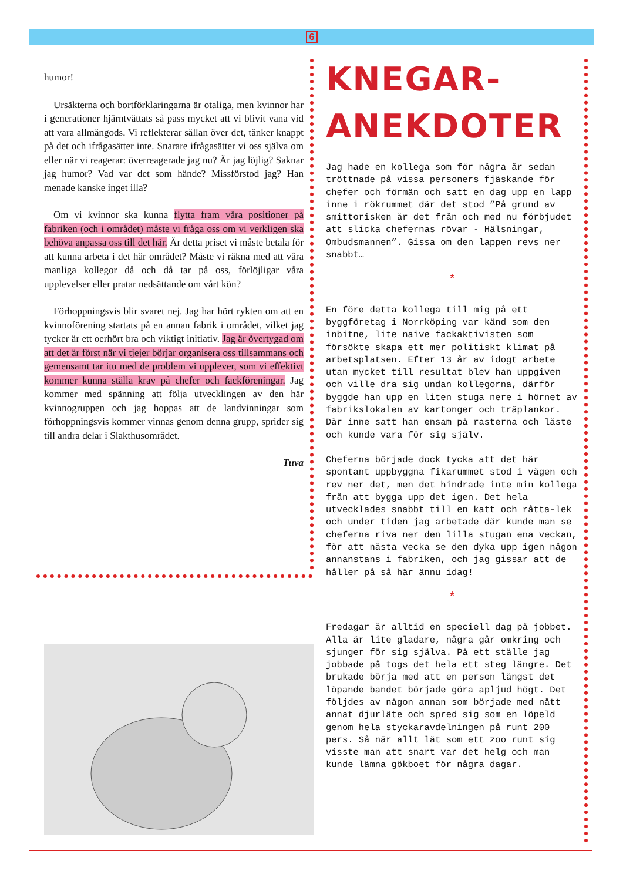6
humor!
Ursäkterna och bortförklaringarna är otaliga, men kvinnor har i generationer hjärntvättats så pass mycket att vi blivit vana vid att vara allmängods. Vi reflekterar sällan över det, tänker knappt på det och ifrågasätter inte. Snarare ifrågasätter vi oss själva om eller när vi reagerar: överreagerade jag nu? Är jag löjlig? Saknar jag humor? Vad var det som hände? Missförstod jag? Han menade kanske inget illa?
Om vi kvinnor ska kunna flytta fram våra positioner på fabriken (och i området) måste vi fråga oss om vi verkligen ska behöva anpassa oss till det här. Är detta priset vi måste betala för att kunna arbeta i det här området? Måste vi räkna med att våra manliga kollegor då och då tar på oss, förlöjligar våra upplevelser eller pratar nedsättande om vårt kön?
Förhoppningsvis blir svaret nej. Jag har hört rykten om att en kvinnoförening startats på en annan fabrik i området, vilket jag tycker är ett oerhört bra och viktigt initiativ. Jag är övertygad om att det är först när vi tjejer börjar organisera oss tillsammans och gemensamt tar itu med de problem vi upplever, som vi effektivt kommer kunna ställa krav på chefer och fackföreningar. Jag kommer med spänning att följa utvecklingen av den här kvinnogruppen och jag hoppas att de landvinningar som förhoppningsvis kommer vinnas genom denna grupp, sprider sig till andra delar i Slakthusområdet.
Tuva
KNEGAR-
ANEKDOTER
Jag hade en kollega som för några år sedan tröttnade på vissa personers fjäskande för chefer och förmän och satt en dag upp en lapp inne i rökrummet där det stod ”På grund av smittorisken är det från och med nu förbjudet att slicka chefernas rövar - Hälsningar, Ombudsmannen”. Gissa om den lappen revs ner snabbt…
*
En före detta kollega till mig på ett byggföretag i Norrköping var känd som den inbitne, lite naive fackaktivisten som försökte skapa ett mer politiskt klimat på arbetsplatsen. Efter 13 år av idogt arbete utan mycket till resultat blev han uppgiven och ville dra sig undan kollegorna, därför byggde han upp en liten stuga nere i hörnet av fabrikslokalen av kartonger och träplankor. Där inne satt han ensam på rasterna och läste och kunde vara för sig själv.
Cheferna började dock tycka att det här spontant uppbyggna fikarummet stod i vägen och rev ner det, men det hindrade inte min kollega från att bygga upp det igen. Det hela utvecklades snabbt till en katt och råtta-lek och under tiden jag arbetade där kunde man se cheferna riva ner den lilla stugan ena veckan, för att nästa vecka se den dyka upp igen någon annanstans i fabriken, och jag gissar att de håller på så här ännu idag!
*
Fredagar är alltid en speciell dag på jobbet. Alla är lite gladare, några går omkring och sjunger för sig själva. På ett ställe jag jobbade på togs det hela ett steg längre. Det brukade börja med att en person längst det löpande bandet började göra apljud högt. Det följdes av någon annan som började med nått annat djurläte och spred sig som en löpeld genom hela styckaravdelningen på runt 200 pers. Så när allt lät som ett zoo runt sig visste man att snart var det helg och man kunde lämna gökboet för några dagar.